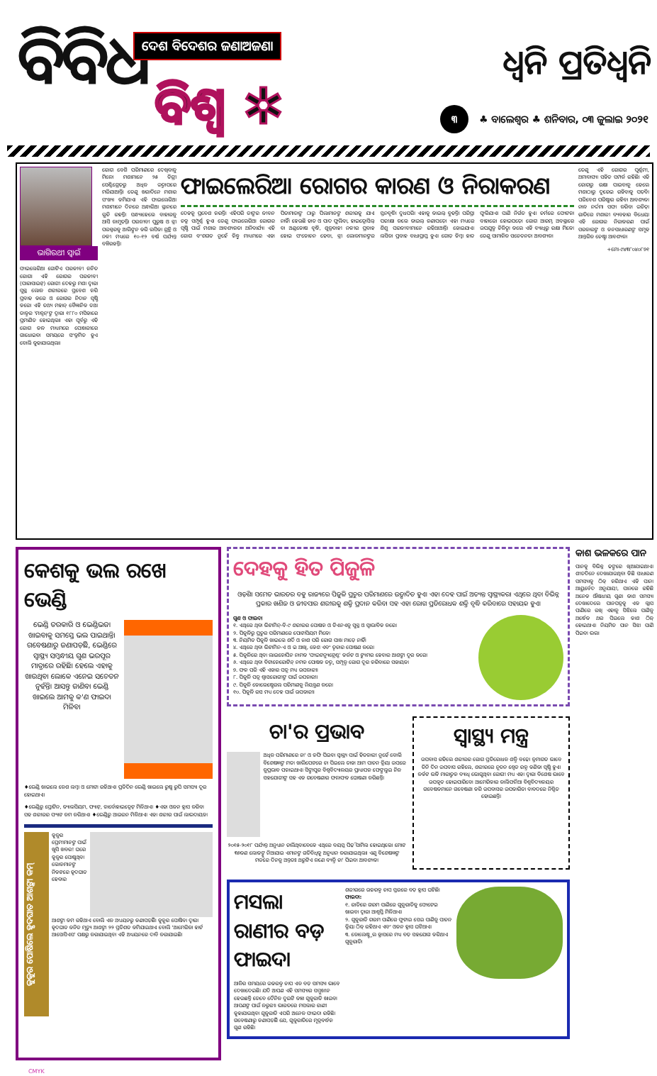ବିବିଧ
ବିଶ୍ୱ ✲
ଦେଶ ବିଦେଶର ଜଣାଅଜଣା ଧ୍ୱନି ପ୍ରତିଧ୍ୱନି
୩ ♣ ବାଲେଶ୍ୱର ♣ ଶନିବାର, ୦୩ ଜୁଲାଇ ୨୦୨୧
ଭାଗିରଥୀ ସ୍ୱାଇଁ
ଫାଇଲେରିଆ ଗୋଟିଏ ପରଜୀବୀ ଜନିତ ରୋଗ। ଏହି ରୋଗର ପରଜୀବୀ (ପାରାସାଇଟ୍) ରୋଗୀ ଦେହରୁ ମଶା ଦ୍ୱାରା ସୁସ୍ଥ ଲୋକ ଶରୀରରେ ପ୍ରବେଶ କରି ପ୍ରବାହ କରେ ଓ ରୋଗର ନିଦାନ ସୃଷ୍ଟି କରେ। ଏହି ତଥ୍ୟ ମହାନ୍ ବୈଜ୍ଞାନିକ ତଥା ଡାକ୍ତର 'ମାନ୍ସନ୍'ଙ୍କ ଦ୍ୱାରା ୧୮୮୦ ମସିହାରେ ପ୍ରମାଣିତ ହୋଇଥିଲା। ଏହା ପୂର୍ବରୁ ଏହି ରୋଗ ଜଳ ମାଧ୍ୟମରେ ପୋଖରୀରେ ଗାଧୋଇବା ସମୟରେ ସଂକ୍ରମିତ ହୁଏ ବୋଲି କୁହାଯାଉଥିଲା।
ରୋଗ ବେଶି ପରିମାଣରେ ଦେଖିବାକୁ ମିଳେ। ମଶାମାନେ ୨୫ ଡିଗ୍ରୀ ସେଣ୍ଟିଗ୍ରେଡ୍‌ରୁ ଅଧିକ ଉତ୍ତାପରେ ମରିଯାଆନ୍ତି। ତେଣୁ ଖରାଦିନେ ମଶାର ସଂଖ୍ୟା କମିଯାଏ। ଏହି ଫାଇଲେରିଆ ମଶାମାନେ ଦିନରେ ଅନ୍ଧାରିଆ ସ୍ଥାନରେ ଲୁଚି ରହନ୍ତି। ସନ୍ଧ୍ୟାହେଲେ ବାହାରକୁ ଆସି କାମୁଡ଼ନ୍ତି। ପରଜୀବୀ ପୁରୁଷ ଓ ସ୍ତ୍ରୀ ପରସ୍ପରକୁ ଆଲିଙ୍ଗନ କରି ଲସିକା ଗ୍ରନ୍ଥି ଓ ନଳୀ ମଧ୍ୟରେ ୧୦-୧୨ ବର୍ଷ ପର୍ଯ୍ୟନ୍ତ ବଞ୍ଚିରହନ୍ତି।
ଫାଇଲେରିଆ ରୋଗର କାରଣ ଓ ନିରାକରଣ
ଦେହକୁ ପ୍ରବେଶ କରନ୍ତି। ଏହିପରି ତାଙ୍କର ଜୀବନ ଚକ୍ର ସମ୍ପୂର୍ଣ୍ଣ ହୁଏ। ତେଣୁ ଫାଇଲେରିଆ ରୋଗର ସୃଷ୍ଟି ପାଇଁ ମଶାର ଆବଶ୍ୟକତା ଅନିବାର୍ଯ୍ୟ। ଏହି ରୋଗ ବଂଶଗତ ନୁହେଁ କିନ୍ତୁ ମାଧ୍ୟମରେ ଏହା ପିତାମାତାଙ୍କ ଠାରୁ ପିଲାମାନଙ୍କ ଶରୀରକୁ ଯାଏ ନାହିଁ। ହେଉଛି ହାତ ଓ ପାଦ ଫୁଲିବା, ହାଇଡ୍ରୋସିଲ୍ ବା ଅଣ୍ଡକୋଷ ବୃଦ୍ଧି, ଶୁକ୍ରବାହୀ ନଳୀର ପ୍ରବାହ ହୋଇ ସଂକୋଚନ ହେବା, ସ୍ତ୍ରୀ ଲୋକମାନଙ୍କର ସ୍ତନବୃଦ୍ଧି। ଦୁଧପରି। ଏହାକୁ କାଇଲ୍ ବୁହନ୍ତି। ପରିସ୍ରା ପରୀକ୍ଷା କଲେ କାଇଲ୍ ଜଣାପଡ଼େ। ଏହା ମଧ୍ୟରେ ଶିଶୁ ପରଜୀବୀମାନେ ରହିଥାଆନ୍ତି। ହୋଇଯାଏ। ଲସିକା ପ୍ରବାହ ବାଧାପ୍ରାପ୍ତ ହୁଏ। ଗୋଡ଼ କିମ୍ବା ହାତ ଫୁଲିଯାଏ। ପାଣି ନିର୍ଗତ ହୁଏ। ଚର୍ମରେ ଫୋଟକା ବାହାରେ। ହୋଇପଡ଼େ। ରୋଗ ଆରମ୍ଭ ଅବସ୍ଥାରେ ଉପଯୁକ୍ତ ଚିକିତ୍ସା କଲେ ଏହି ବ୍ୟାଧିରୁ ରକ୍ଷା ମିଳେ। ତେଣୁ ସାମାଜିକ ସଚେତନତା ଆବଶ୍ୟକ।
ତେଣୁ ଏହି ରୋଗର ପୂର୍ଣ୍ଣମୀ, ଅମାବାସ୍ୟା ସହିତ ସମ୍ପର୍କ ରହିଛି। ଏହି ରୋଗରୁ ରକ୍ଷା ପାଇବାକୁ ହେଲେ ମଶାଠାରୁ ଦୂରେଇ ରହିବାକୁ ପଡ଼ିବ। ପରିବେଶ ପରିଷ୍କାର ରହିବା ଆବଶ୍ୟକ। ନାଳ ନର୍ଦ୍ଦମା ସଫା କରିବା ଉଚିତ୍। ରାତିରେ ମଶାରୀ ବ୍ୟବହାର ବିଧେୟ। ଏହି ରୋଗର ନିରାକରଣ ପାଇଁ ସରକାରଙ୍କ ଓ ଜନସାଧାରଣଙ୍କ ସମୂହ ଆନ୍ତରିକ ଚେଷ୍ଟା ଆବଶ୍ୟକ।
+ମୋ-୯୪୩୮୦୪୦୮୭୧
କେଶକୁ ଭଲ ରଖେ ଭେଣ୍ଡି
ଭେଣ୍ଡି ତରକାରି ଓ ଭେଣ୍ଡିଭଜା ଖାଇବାକୁ ସମସ୍ତେ ଭଲ ପାଇଥାନ୍ତି। ଗବେଷଣାରୁ ଜଣାପଡ଼ିଛି, ଭେଣ୍ଡିରେ ସ୍ୱାସ୍ଥ୍ୟ ସମ୍ବନ୍ଧୀୟ ଗୁଣ ଭରପୂର ମାତ୍ରାରେ ରହିଛି। ହେଲେ ଏହାକୁ ଖାଉଥିବା ଲୋକେ ଏନେଇ ସଚେତନ ନୁହଁନ୍ତି। ଆସନ୍ତୁ ଜାଣିବା ଭେଣ୍ଡି ଖାଇଲେ ଆମକୁ କ'ଣ ଫାଇଦା ମିଳିବ।
♦ଭେଣ୍ଡି ଖାଇଲେ କେଶ ଲମ୍ବା ଓ ମୋଟା ରହିଥାଏ। ପ୍ରତିଦିନ ଭେଣ୍ଡି ଖାଇଲେ ରୁଷ୍କ ରୁପି ସମସ୍ୟା ଦୂର ହୋଇଥାଏ।
♦ଭେଣ୍ଡିରୁ ପ୍ରୋଟିନ, କ୍ୟାଲସିୟମ, ଫ୍ୟାଟ୍, କାର୍ବୋହାଇଡ୍ରେଟ୍ ମିଳିଥାଏ। ♦ଏହା ଓଜନ ହ୍ରାସ କରିବା ସହ ଶରୀରର ଫ୍ୟାଟ କମ କରିଥାଏ। ♦ଭେଣ୍ଡିରୁ ଆଇରନ ମିଳିଥାଏ। ଏହା ଶରୀର ପାଇଁ ଲାଭଦାୟକ।
କୁକୁର ପୋଷିଲେ ହୃଦଘାତ ଆଶଙ୍କା କମ୍
କୁକୁର ପ୍ରେମୀମାନଙ୍କ ପାଇଁ ଖୁସି ଖବର! ଘରେ କୁକୁର ପୋଷୁଥିବା ଲୋକମାନଙ୍କ ନିକଟରେ ହୃଦଘାତ ହେବାର
ଆଶଙ୍କା କମ ରହିଥାଏ ବୋଲି ଏକ ଅଧ୍ୟୟନରୁ ଜଣାପଡ଼ିଛି। କୁକୁର ପୋଷିବା ଦ୍ୱାରା ହୃଦଘାତ ଜନିତ ମୃତ୍ୟୁ ଆଶଙ୍କା ୨୨ ପ୍ରତିଶତ କମିଯାଇଥାଏ ବୋଲି 'ଆମେରିକା ହାର୍ଟ ଆସୋସିଏସ' ପକ୍ଷରୁ କରାଯାଇଥିବା ଏହି ଅଧ୍ୟୟନରେ ଦାବି କରାଯାଇଛି।
ଦେହକୁ ହିତ ପିଜୁଳି
ଓଡ଼ିଶା ସମେତ ଭାରତର ବହୁ ରାଜ୍ୟରେ ପିଜୁଳି ପ୍ରଚୁର ପରିମାଣରେ ଉତ୍ପାଦିତ ହୁଏ। ଏହା ଦେହ ପାଇଁ ଅତ୍ୟନ୍ତ ସ୍ୱାସ୍ଥ୍ୟକର। ଏଥିରେ ଥିବା ବିଭିନ୍ନ ପ୍ରକାର ଖଣିଜ ଓ ଜୀବସାର ଶରୀରକୁ ଶକ୍ତି ପ୍ରଦାନ କରିବା ସହ ଏହା ରୋଗ ପ୍ରତିରୋଧକ ଶକ୍ତି ବୃଦ୍ଧି କରିବାରେ ସହାୟକ ହୁଏ।
ଗୁଣ ଓ ଫାଇଦା
୧. ଏଥିରେ ଥିବା ଭିଟାମିନ୍-ବି-୯ ଶରୀରର ପୋଷକ ଓ ଡିଏନଏକୁ ସୁସ୍ଥ ଓ ସ୍ୱାଭାବିକ କରେ।
୨. ପିଜୁଳିରୁ ପ୍ରଚୁର ପରିମାଣରେ ପୋଟାସିୟମ ମିଳେ।
୩. ନିୟମିତ ପିଜୁଳି ଖାଇଲେ ଶର୍ଦି ଓ କାଶ ପରି ରୋଗ ପାଖ ମାଡ଼େ ନାହିଁ।
୪. ଏଥିରେ ଥିବା ଭିଟାମିନ-ଏ ଓ ଇ ଆଖି, କେଶ ଏବଂ ତ୍ୱଚାର ପୋଷଣ କରେ।
୫. ପିଜୁଳିରେ ଥିବା ଲାଇକୋପିନ ନାମକ 'ଫାଇଟନ୍ୟୁଟ୍ରେଣ୍ଟ' କର୍କଟ ଓ ଟ୍ୟୁମର ହେବାର ଆଶଙ୍କା ଦୂର କରେ।
୬. ଏଥିରେ ଥିବା ବିଟାକେରୋଟିନ୍ ନମକ ପୋଷକ ତତ୍ତ୍ୱ ସମ୍ପୃକ୍ତ ରୋଗ ଦୂର କରିବାରେ ସହାୟକ।
୭. ଫଳ ପରି ଏହି ଏହାର ପତ୍ର ମଧ୍ୟ ଉପକାରୀ।
୮. ପିଜୁଳି ପତ୍ର ଶ୍ୱାସରୋଗୀଙ୍କ ପାଇଁ ଉପକାରୀ।
୯. ପିଜୁଳି କୋଲେଷ୍ଟେରଲ ପରିମାଣକୁ ନିୟନ୍ତ୍ରଣ କରେ।
୧୦. ପିଜୁଳି ରସ ମଧ୍ୟ ଦେହ ପାଇଁ ଉପକାରୀ।
ଚା'ର ପ୍ରଭାବ
ଅଧିକ ପରିମାଣରେ ଚା' ଓ କଫି ପିଇବା ସ୍ୱାସ୍ଥ୍ୟ ପାଇଁ ହିତକାରୀ ନୁହେଁ ବୋଲି ବିଶେଷଜ୍ଞଙ୍କ ମତ। ଖାଲିପେଟରେ ଚା ପିଇଲେ ତାହା ଆମ ପାଚନ କ୍ରିୟା ଉପରେ କୁପ୍ରଭାବ ପକାଇଥାଏ। ସିଙ୍ଗାପୁର ବିଶ୍ୱବିଦ୍ୟାଳୟର ପ୍ରାଧ୍ୟାପକ ଫେଙ୍ଗଲୁଇ ନିଜ ସହଯୋଗୀଙ୍କ ସହ ଏକ ଗବେଷଣାର ଫଳାଫଳ ଘୋଷଣା କରିଛନ୍ତି।
୨୦୧୫-୨୦୧୮ ପର୍ଯ୍ୟନ୍ତ ଅନୁଧ୍ୟାନ ଚାଲିଥିବାବେଳେ ଏଥିରେ ବୟସ୍କ ପିଢ଼ି ସାମିଲ ହୋଇଥିଲେ। ମୋଟ ୩୬ଜଣ ଲୋକଙ୍କୁ ନିଆଯାଇ ଏମାନଙ୍କ ଗତିବିଧିକୁ ଅନୁଧ୍ୟାନ କରାଯାଇଥିଲା। ଏଣୁ ବିଶେଷଜ୍ଞଙ୍କ ମତରେ ଦିନକୁ ଅନ୍ତତଃ ଥରୁଟିଏ ଜଣେ ବ୍ୟକ୍ତି ଚା' ପିଇବା ଆବଶ୍ୟକ।
ସ୍ୱାସ୍ଥ୍ୟ ମନ୍ତ୍ର
ଉପବାସ ରହିଲେ ଶରୀରର ରୋଗ ପ୍ରତିରୋଧକ ଶକ୍ତି ବଢ଼େ। କ୍ରମାଗତ ଭାବେ ତିନି ଦିନ ଉପବାସ ରହିଲେ, ଶରୀରରେ ନୂତନ ଶ୍ୱେତ ରକ୍ତ କଣିକା ସୃଷ୍ଟି ହୁଏ। କର୍କଟ ଭଳି ମାରାତ୍ମକ ବ୍ୟାଧି ଭୋଗୁଥିବା ରୋଗୀ ମଧ୍ୟ ଏହା ଦ୍ୱାରା ବିଶେଷ ଭାବେ ଉପକୃତ ହୋଇପାରିବେ। ଆମେରିକାର କାଲିଫର୍ନିଆ ବିଶ୍ୱବିଦ୍ୟାଳୟର ଗବେଷକମାନେ ଗବେଷଣା କରି ଉପବାସର ଉପକାରିତା ବାବଦରେ ନିଶ୍ଚିତ ହୋଇଛନ୍ତି।
ମସଲା ରାଣୀର ବଡ଼ ଫାଇଦା
ଆଜିର ସମୟରେ ଉଚ୍ଚରକ୍ତ ଚାପ ଏକ ବଡ଼ ସମସ୍ୟା ଭାବେ ଦେଖାଦେଇଛି। ଯଦି ଆପଣ ଏହି ସମସ୍ୟାର ସମ୍ମୁଖୀନ ହେଉଛନ୍ତି ତେବେ ଦୈନିକ ଦୁଇଟି କଞ୍ଚା ଗୁଜୁରାତି ଖାଇବା ଆପଣଙ୍କ ପାଇଁ ଜରୁରୀ। ଭାରତରେ ମସଲାର ରାଣୀ କୁହାଯାଉଥିବା ଗୁଜୁରାତି ଏପରି ଅନେକ ଫାଇଦା ରହିଛି। ଗବେଷଣାରୁ ଜଣାପଡ଼ିଛି ଯେ, ଗୁଜୁରାତିରେ ମୂତ୍ରବର୍ଦ୍ଧକ ଗୁଣ ରହିଛି।
ଶରୀରରେ ଉଚ୍ଚରକ୍ତ ଚାପ ସ୍ତରରେ ବଡ଼ ହ୍ରାସ ଘଟିଛି।
ଫାଇଦା:
୧. ରାତିରେ ଗରମ ପାଣିରେ ଗୁଜୁରାତିକୁ ଫୋଟେଇ ଖାଇବା ଦ୍ୱାରା ଆଶ୍ୱସ୍ତି ମିଳିଥାଏ।
୨. ଗୁଜୁରାତି ଗରମ ପାଣିରେ ଫୁଟାଇ ସେଇ ପାଣିକୁ ପାଚନ କ୍ରିୟା ଠିକ୍ ରହିଥାଏ ଏବଂ ଓଜନ ହ୍ରାସ ଘଟିଥାଏ।
୩. କୋଲେଷ୍ଟ୍ରଲ ହ୍ରାସରେ ମଧ୍ୟ ବଡ଼ ସହଯୋଗ କରିଥାଏ ଗୁଜୁରାତି।
କାଶ ଭଳକରେ ପାନ
ପାନକୁ ବିଭିନ୍ନ ଢଙ୍ଗରେ ଖିଆଯାଇଥାଏ। ଶୀତଦିନେ ଦେଖାଯାଉଥିବା କିଛି ସାଧାରଣ ସମସ୍ୟାକୁ ଠିକ୍ କରିଥାଏ ଏହି ପାନ। ଆୟୁର୍ବେଦ ଅନୁଯାୟୀ, ପାନରେ ରହିଛି ଅନେକ ଔଷଧୀୟ ଗୁଣ। କାଶ ସମସ୍ୟା ଦେଖାଦେଲେ ପାନପତ୍ରକୁ ଏକ ଗ୍ଲାସ ପାଣିରେ ରଖି ଏହାକୁ ସିଝିଲେ ପାଣିକୁ ଅର୍ଦ୍ଧେକ ଥର ପିଇଲେ କାଶ ଠିକ୍ ହୋଇଥାଏ। ନିୟମିତ ପାନ ସିଝା ପାଣି ପିଇବା ଭଲ।
CMYK